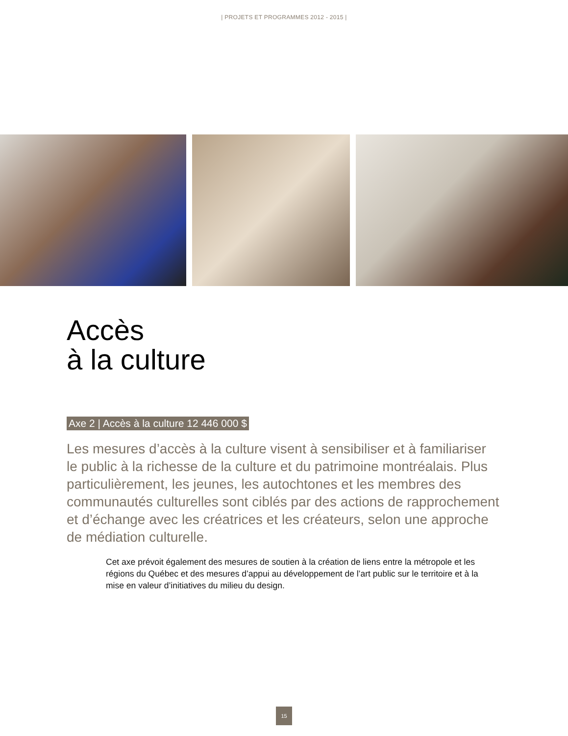| PROJETS ET PROGRAMMES 2012 - 2015 |
Accès
à la culture
Axe 2 | Accès à la culture 12 446 000 $
Les mesures d’accès à la culture visent à sensibiliser et à familiariser le public à la richesse de la culture et du patrimoine montréalais. Plus particulièrement, les jeunes, les autochtones et les membres des communautés culturelles sont ciblés par des actions de rapprochement et d’échange avec les créatrices et les créateurs, selon une approche de médiation culturelle.
Cet axe prévoit également des mesures de soutien à la création de liens entre la métropole et les régions du Québec et des mesures d’appui au développement de l’art public sur le territoire et à la mise en valeur d’initiatives du milieu du design.
15